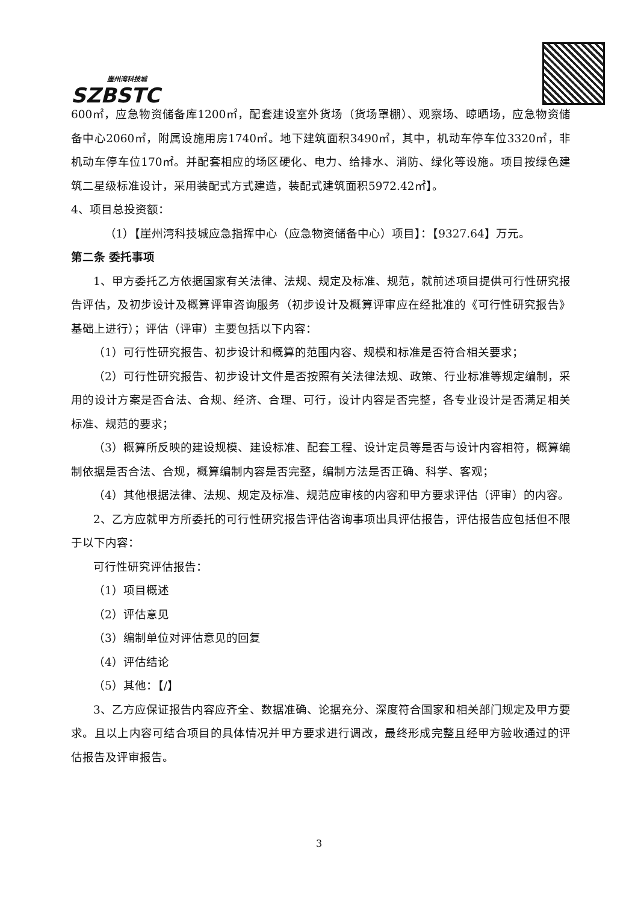崖州湾科技城
SZBSTC
600㎡，应急物资储备库1200㎡，配套建设室外货场（货场罩棚）、观察场、晾晒场，应急物资储备中心2060㎡，附属设施用房1740㎡。地下建筑面积3490㎡，其中，机动车停车位3320㎡，非机动车停车位170㎡。并配套相应的场区硬化、电力、给排水、消防、绿化等设施。项目按绿色建筑二星级标准设计，采用装配式方式建造，装配式建筑面积5972.42㎡】。
4、项目总投资额：
（1）【崖州湾科技城应急指挥中心（应急物资储备中心）项目】：【9327.64】万元。
第二条 委托事项
1、甲方委托乙方依据国家有关法律、法规、规定及标准、规范，就前述项目提供可行性研究报告评估，及初步设计及概算评审咨询服务（初步设计及概算评审应在经批准的《可行性研究报告》基础上进行）；评估（评审）主要包括以下内容：
（1）可行性研究报告、初步设计和概算的范围内容、规模和标准是否符合相关要求；
（2）可行性研究报告、初步设计文件是否按照有关法律法规、政策、行业标准等规定编制，采用的设计方案是否合法、合规、经济、合理、可行，设计内容是否完整，各专业设计是否满足相关标准、规范的要求；
（3）概算所反映的建设规模、建设标准、配套工程、设计定员等是否与设计内容相符，概算编制依据是否合法、合规，概算编制内容是否完整，编制方法是否正确、科学、客观；
（4）其他根据法律、法规、规定及标准、规范应审核的内容和甲方要求评估（评审）的内容。
2、乙方应就甲方所委托的可行性研究报告评估咨询事项出具评估报告，评估报告应包括但不限于以下内容：
可行性研究评估报告：
（1）项目概述
（2）评估意见
（3）编制单位对评估意见的回复
（4）评估结论
（5）其他：【/】
3、乙方应保证报告内容应齐全、数据准确、论据充分、深度符合国家和相关部门规定及甲方要求。且以上内容可结合项目的具体情况并甲方要求进行调改，最终形成完整且经甲方验收通过的评估报告及评审报告。
3